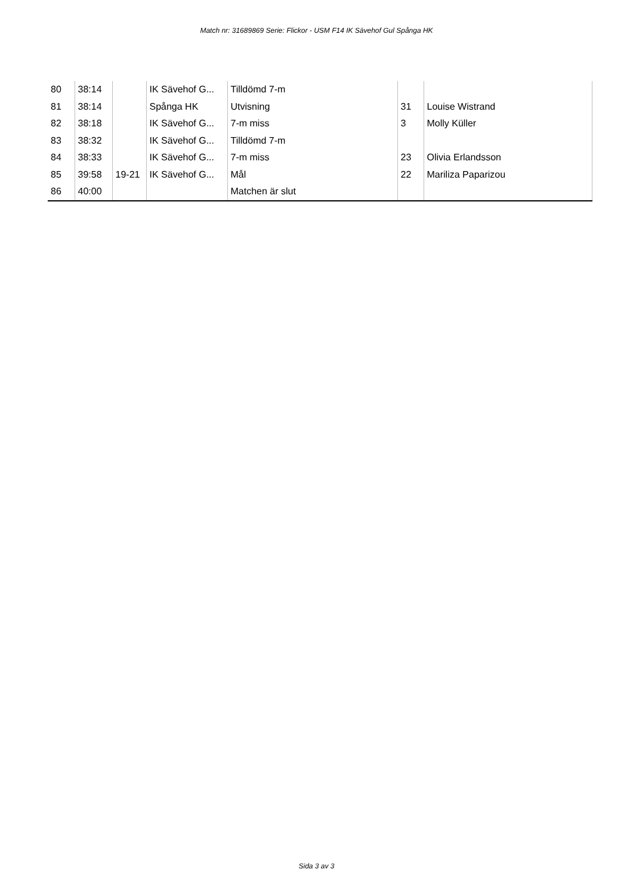Match nr: 31689869 Serie: Flickor - USM F14 IK Sävehof Gul Spånga HK
| 80 | 38:14 | | IK Sävehof G... | Tilldömd 7-m | | |
| 81 | 38:14 | | Spånga HK | Utvisning | 31 | Louise Wistrand |
| 82 | 38:18 | | IK Sävehof G... | 7-m miss | 3 | Molly Küller |
| 83 | 38:32 | | IK Sävehof G... | Tilldömd 7-m | | |
| 84 | 38:33 | | IK Sävehof G... | 7-m miss | 23 | Olivia Erlandsson |
| 85 | 39:58 | 19-21 | IK Sävehof G... | Mål | 22 | Mariliza Paparizou |
| 86 | 40:00 | | | Matchen är slut | | |
Sida 3 av 3